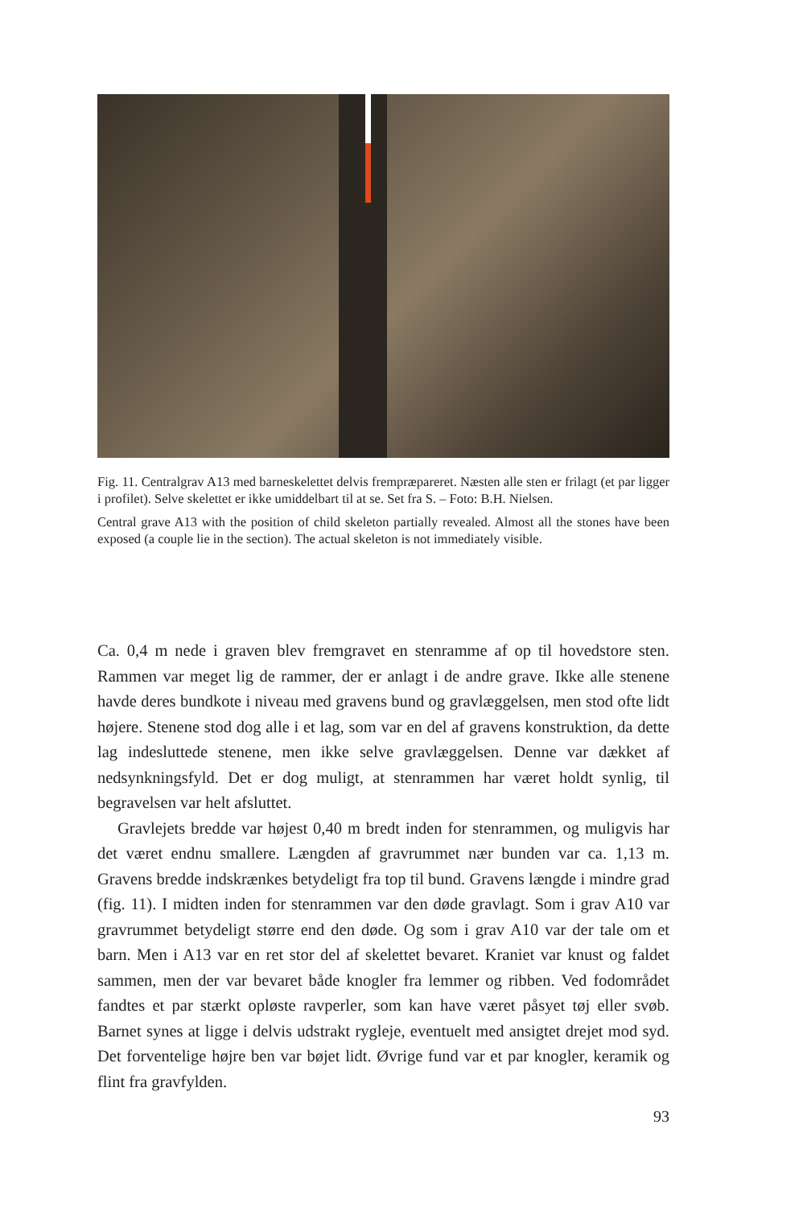Fig. 11. Centralgrav A13 med barneskelettet delvis frempræpareret. Næsten alle sten er frilagt (et par ligger i profilet). Selve skelettet er ikke umiddelbart til at se. Set fra S. – Foto: B.H. Nielsen.
Central grave A13 with the position of child skeleton partially revealed. Almost all the stones have been exposed (a couple lie in the section). The actual skeleton is not immediately visible.
Ca. 0,4 m nede i graven blev fremgravet en stenramme af op til hovedstore sten. Rammen var meget lig de rammer, der er anlagt i de andre grave. Ikke alle stenene havde deres bundkote i niveau med gravens bund og gravlæggelsen, men stod ofte lidt højere. Stenene stod dog alle i et lag, som var en del af gravens konstruktion, da dette lag indesluttede stenene, men ikke selve gravlæggelsen. Denne var dækket af nedsynkningsfyld. Det er dog muligt, at stenrammen har været holdt synlig, til begravelsen var helt afsluttet.
Gravlejets bredde var højest 0,40 m bredt inden for stenrammen, og muligvis har det været endnu smallere. Længden af gravrummet nær bunden var ca. 1,13 m. Gravens bredde indskrænkes betydeligt fra top til bund. Gravens længde i mindre grad (fig. 11). I midten inden for stenrammen var den døde gravlagt. Som i grav A10 var gravrummet betydeligt større end den døde. Og som i grav A10 var der tale om et barn. Men i A13 var en ret stor del af skelettet bevaret. Kraniet var knust og faldet sammen, men der var bevaret både knogler fra lemmer og ribben. Ved fodområdet fandtes et par stærkt opløste ravperler, som kan have været påsyet tøj eller svøb. Barnet synes at ligge i delvis udstrakt rygleje, eventuelt med ansigtet drejet mod syd. Det forventelige højre ben var bøjet lidt. Øvrige fund var et par knogler, keramik og flint fra gravfylden.
93